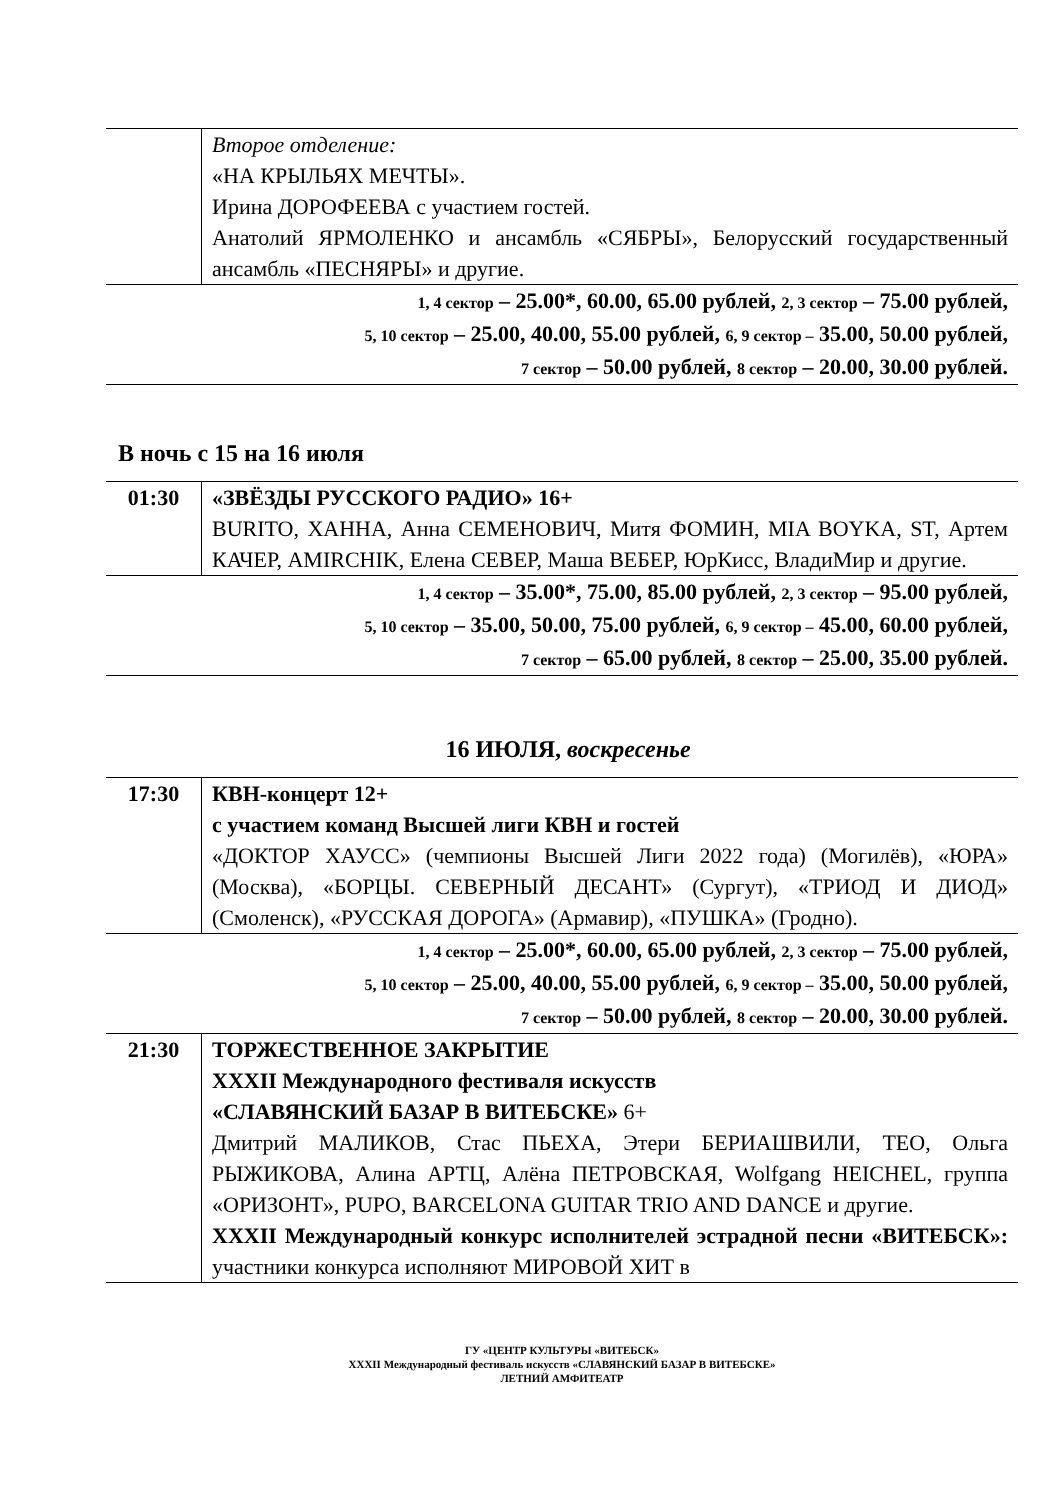| | Второе отделение: «НА КРЫЛЬЯХ МЕЧТЫ». Ирина ДОРОФЕЕВА с участием гостей. Анатолий ЯРМОЛЕНКО и ансамбль «СЯБРЫ», Белорусский государственный ансамбль «ПЕСНЯРЫ» и другие. |
| 1, 4 сектор – 25.00*, 60.00, 65.00 рублей, 2, 3 сектор – 75.00 рублей, 5, 10 сектор – 25.00, 40.00, 55.00 рублей, 6, 9 сектор – 35.00, 50.00 рублей, 7 сектор – 50.00 рублей, 8 сектор – 20.00, 30.00 рублей. | |
В ночь с 15 на 16 июля
| 01:30 | «ЗВЁЗДЫ РУССКОГО РАДИО» 16+ BURITO, ХАННА, Анна СЕМЕНОВИЧ, Митя ФОМИН, MIA BOYKA, ST, Артем КАЧЕР, AMIRCHIK, Елена СЕВЕР, Маша ВЕБЕР, ЮрКисс, ВладиМир и другие. |
| 1, 4 сектор – 35.00*, 75.00, 85.00 рублей, 2, 3 сектор – 95.00 рублей, 5, 10 сектор – 35.00, 50.00, 75.00 рублей, 6, 9 сектор – 45.00, 60.00 рублей, 7 сектор – 65.00 рублей, 8 сектор – 25.00, 35.00 рублей. | |
16 ИЮЛЯ, воскресенье
| 17:30 | КВН-концерт 12+ с участием команд Высшей лиги КВН и гостей «ДОКТОР ХАУСС» (чемпионы Высшей Лиги 2022 года) (Могилёв), «ЮРА» (Москва), «БОРЦЫ. СЕВЕРНЫЙ ДЕСАНТ» (Сургут), «ТРИОД И ДИОД» (Смоленск), «РУССКАЯ ДОРОГА» (Армавир), «ПУШКА» (Гродно). |
| 1, 4 сектор – 25.00*, 60.00, 65.00 рублей, 2, 3 сектор – 75.00 рублей, 5, 10 сектор – 25.00, 40.00, 55.00 рублей, 6, 9 сектор – 35.00, 50.00 рублей, 7 сектор – 50.00 рублей, 8 сектор – 20.00, 30.00 рублей. | |
| 21:30 | ТОРЖЕСТВЕННОЕ ЗАКРЫТИЕ XXXII Международного фестиваля искусств «СЛАВЯНСКИЙ БАЗАР В ВИТЕБСКЕ» 6+ Дмитрий МАЛИКОВ, Стас ПЬЕХА, Этери БЕРИАШВИЛИ, ТЕО, Ольга РЫЖИКОВА, Алина АРТЦ, Алёна ПЕТРОВСКАЯ, Wolfgang HEICHEL, группа «ОРИЗОНТ», PUPO, BARCELONA GUITAR TRIO AND DANCE и другие. XXXII Международный конкурс исполнителей эстрадной песни «ВИТЕБСК»: участники конкурса исполняют МИРОВОЙ ХИТ в |
ГУ «ЦЕНТР КУЛЬТУРЫ «ВИТЕБСК»
XXXII Международный фестиваль искусств «СЛАВЯНСКИЙ БАЗАР В ВИТЕБСКЕ»
ЛЕТНИЙ АМФИТЕАТР